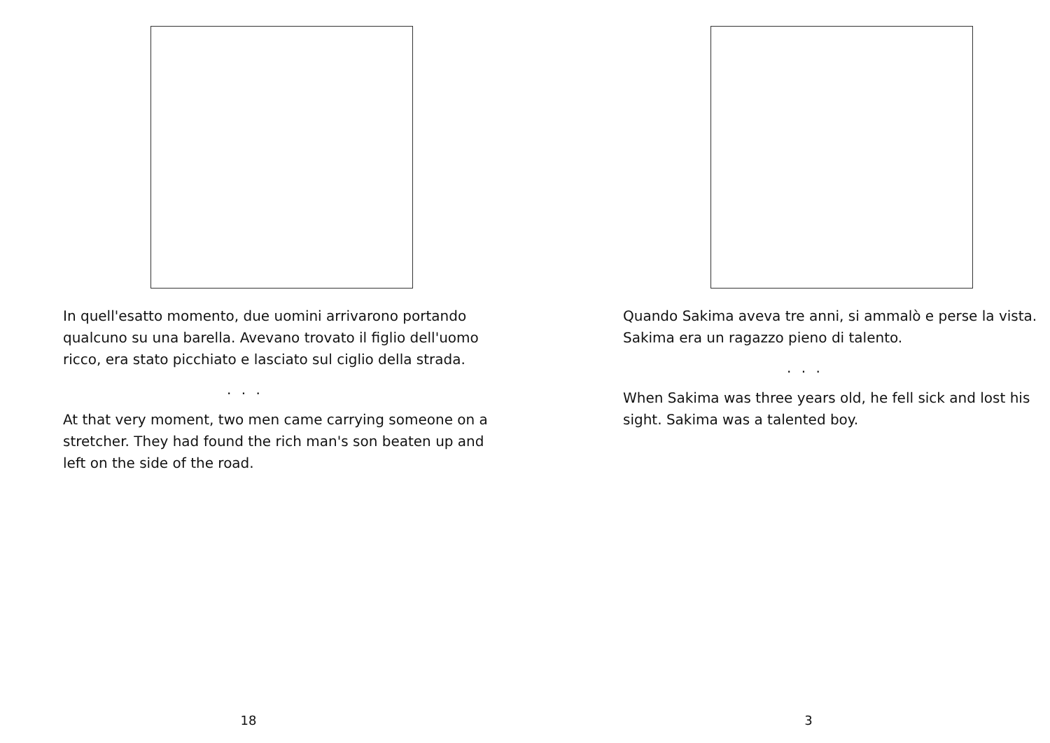In quell'esatto momento, due uomini arrivarono portando qualcuno su una barella. Avevano trovato il figlio dell'uomo ricco, era stato picchiato e lasciato sul ciglio della strada.
. . .
At that very moment, two men came carrying someone on a stretcher. They had found the rich man's son beaten up and left on the side of the road.
18
Quando Sakima aveva tre anni, si ammalò e perse la vista. Sakima era un ragazzo pieno di talento.
. . .
When Sakima was three years old, he fell sick and lost his sight. Sakima was a talented boy.
3